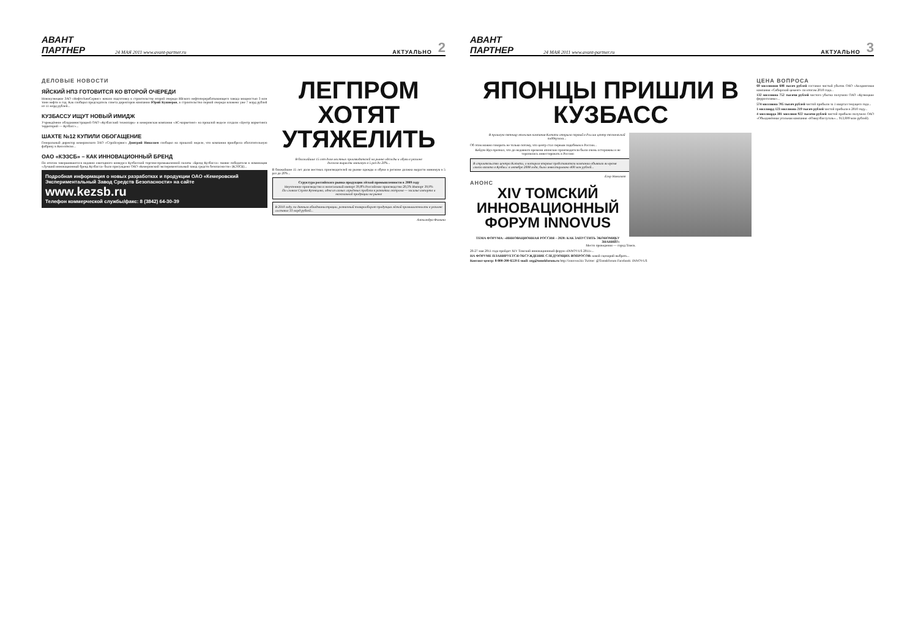АВАНТ ПАРТНЕР
24 МАЯ 2011 www.avant-partner.ru
АКТУАЛЬНО
2
ДЕЛОВЫЕ НОВОСТИ
ЯЙСКИЙ НПЗ ГОТОВИТСЯ КО ВТОРОЙ ОЧЕРЕДИ
Новокузнецкое ЗАО «НефтеХимСервис» начало подготовку к строительству второй очереди Яйского нефтеперерабатывающего завода мощностью 3 млн тонн нефти в год. Как сообщил председатель совета директоров компании Юрий Кушнеров, в строительство первой очереди вложено уже 7 млрд рублей из 11 млрд рублей...
КУЗБАССУ ИЩУТ НОВЫЙ ИМИДЖ
Учреждённое обладминистрацией ОАО «Кузбасский технопарк» и кемеровская компания «АС-маркетинг» на прошлой неделе создали «Центр маркетинга территорий — Кузбасс»...
ШАХТЕ №12 КУПИЛИ ОБОГАЩЕНИЕ
Генеральный директор кемеровского ЗАО «Стройсервис» Дмитрий Николаев сообщил на прошлой неделе, что компания приобрела обогатительную фабрику в Киселёвске...
ОАО «КЭЗСБ» – КАК ИННОВАЦИОННЫЙ БРЕНД
По итогам завершившегося недавно ежегодного конкурса Кузбасской торгово-промышленной палаты «Бренд Кузбасса» звание победителя в номинации «Лучший инновационный бренд Кузбасса» было присуждено ОАО «Кемеровский экспериментальный завод средств безопасности» (КЭЗСБ)...
Подробная информация о новых разработках и продукции ОАО «Кемеровский Экспериментальный Завод Средств Безопасности» на сайте
www.kezsb.ru
Телефон коммерческой службы/факс: 8 (3842) 64-30-39
ЛЕГПРОМ ХОТЯТ УТЯЖЕЛИТЬ
В ближайшие 15 лет доля местных производителей на рынке одежды и обуви в регионе должна вырасти минимум в 5 раз до 20%...
В ближайшие 15 лет доля местных производителей на рынке одежды и обуви в регионе должна вырасти минимум в 5 раз до 20%...
Структура российского рынка продукции лёгкой промышленности в 2009 году
Неучтенное производство и нелегальный импорт 39,8% Российское производство 20,3% Импорт 39,9%
По словам Сергея Кузнецова, одна из самых серьёзных проблем в развитии легпрома — засилье импорта и нелегальной продукции на рынке
В 2010 году, по данным обладминистрации, розничный товарооборот продукции лёгкой промышленности в регионе составил 33 млрд рублей...
Александра Фомина
АВАНТ ПАРТНЕР
24 МАЯ 2011 www.avant-partner.ru
АКТУАЛЬНО
3
ЯПОНЦЫ ПРИШЛИ В КУЗБАСС
В прошлую пятницу японская компания Komatsu открыла первый в России центр технической поддержки...
Об этом можно говорить не только потому, что центр стал первым подобным в России...
Кейдзи Идэ признал, что до недавнего времени японские производители были очень осторожны и не торопились инвестировать в Россию
В строительство центра Komatsu, о котором впервые представители компании объявили во время своего визита в Кузбасс в октябре 2008 года, было инвестировано 400 млн рублей...
Егор Николаев
АНОНС
XIV ТОМСКИЙ ИННОВАЦИОННЫЙ ФОРУМ INNOVUS
ТЕМА ФОРУМА: «ИННОВАЦИОННАЯ РОССИЯ – 2020: КАК ЗАПУСТИТЬ ЭКОНОМИКУ ЗНАНИЙ?»
Место проведения — город Томск.
26-27 мая 2011 года пройдет XIV Томский инновационный форум «INNOVUS 2011»...
НА ФОРУМЕ ПЛАНИРУЕТСЯ ОБСУЖДЕНИЕ СЛЕДУЮЩИХ ВОПРОСОВ: какой сценарий выбрать...
Контакт-центр: 8-800-200-6559 E-mail: org@tomskforum.ru http://innovus.biz Twitter: @Tomskforum Facebook: INNOVUS
ЦЕНА ВОПРОСА
69 миллионов 608 тысяч рублей составил чистый убыток ОАО «Холдинговая компания «Сибирский цемент» по итогам 2010 года...
132 миллиона 752 тысячи рублей чистого убытка получило ОАО «Кузнецкие ферросплавы»...
574 миллиона 705 тысяч рублей чистой прибыли за 1 квартал текущего года...
1 миллиард 123 миллиона 219 тысяч рублей чистой прибыли в 2010 году...
4 миллиарда 381 миллион 922 тысячи рублей чистой прибыли получило ОАО «Объединённая угольная компания «Южкузбассуголь»... 913,699 млн рублей).